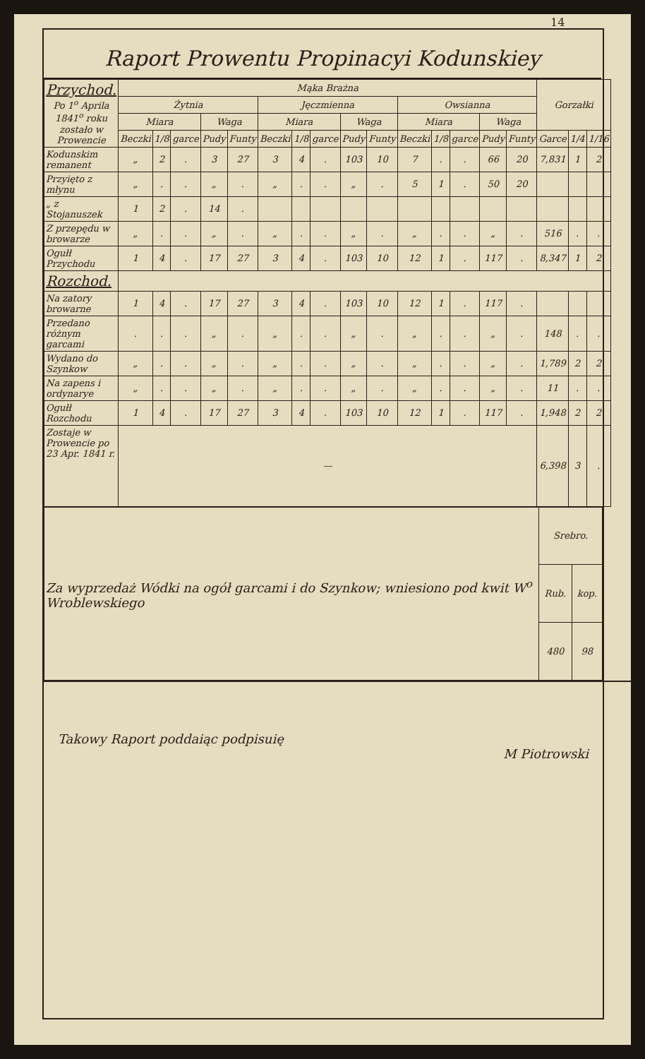14
Raport Prowentu Propinacyi Kodunskiey
| Przychod. Po 1<sup>o</sup> Aprila 1841<sup>o</sup> roku zostało w Prowencie | Mąka Brażna | | | | | | | | | | | | | | | Gorzałki | | |
| --- | --- | --- | --- | --- | --- | --- | --- | --- | --- | --- | --- | --- | --- | --- | --- | --- | --- | --- |
| | Żytnia | | | | | Jęczmienna | | | | | Owsianna | | | | | | | |
| | Miara | | | Waga | | Miara | | | Waga | | Miara | | | Waga | | | | |
| | Beczki | 1/8 | garce | Pudy | Funty | Beczki | 1/8 | garce | Pudy | Funty | Beczki | 1/8 | garce | Pudy | Funty | Garce | 1/4 | 1/16 |
| Kodunskim remanent | „ | 2 | . | 3 | 27 | 3 | 4 | . | 103 | 10 | 7 | . | . | 66 | 20 | 7,831 | 1 | 2 |
| Przyięto z młynu | „ | . | . | „ | . | „ | . | . | „ | . | 5 | 1 | . | 50 | 20 | | | |
| „ z Stojanuszek | 1 | 2 | . | 14 | . | | | | | | | | | | | | | |
| Z przepędu w browarze | „ | . | . | „ | . | „ | . | . | „ | . | „ | . | . | „ | . | 516 | . | . |
| Ogułł Przychodu | 1 | 4 | . | 17 | 27 | 3 | 4 | . | 103 | 10 | 12 | 1 | . | 117 | . | 8,347 | 1 | 2 |
| Rozchod. | | | | | | | | | | | | | | | | | | |
| Na zatory browarne | 1 | 4 | . | 17 | 27 | 3 | 4 | . | 103 | 10 | 12 | 1 | . | 117 | . | | | |
| Przedano różnym garcami | . | . | . | „ | . | „ | . | . | „ | . | „ | . | . | „ | . | 148 | . | . |
| Wydano do Szynkow | „ | . | . | „ | . | „ | . | . | „ | . | „ | . | . | „ | . | 1,789 | 2 | 2 |
| Na zapens i ordynarye | „ | . | . | „ | . | „ | . | . | „ | . | „ | . | . | „ | . | 11 | . | . |
| Ogułł Rozchodu | 1 | 4 | . | 17 | 27 | 3 | 4 | . | 103 | 10 | 12 | 1 | . | 117 | . | 1,948 | 2 | 2 |
| Zostaje w Prowencie po 23 Apr. 1841 r. | — | | | | | | | | | | | | | | | 6,398 | 3 | . |
| Za wyprzedaż Wódki na ogół garcami i do Szynkow; wniesiono pod kwit W<sup>o</sup> Wroblewskiego | Srebro. | |
| | Rub. | kop. |
| | 480 | 98 |
Takowy Raport poddaiąc podpisuię
M Piotrowski